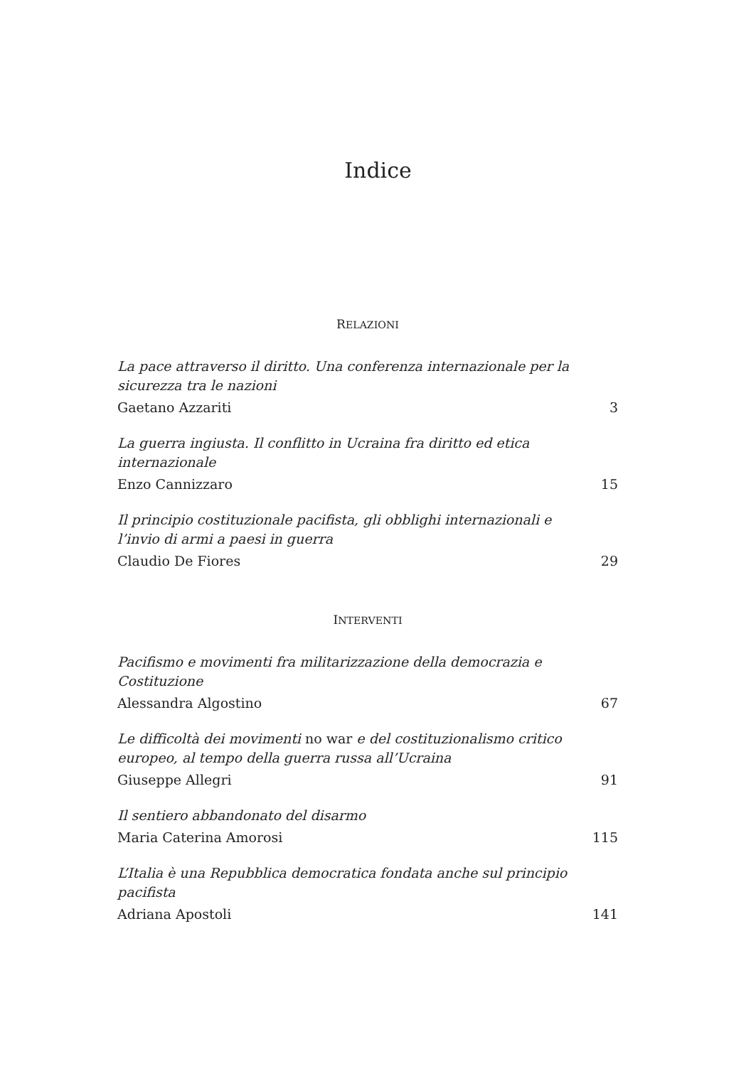Indice
RELAZIONI
La pace attraverso il diritto. Una conferenza internazionale per la sicurezza tra le nazioni
Gaetano Azzariti 3
La guerra ingiusta. Il conflitto in Ucraina fra diritto ed etica internazionale
Enzo Cannizzaro 15
Il principio costituzionale pacifista, gli obblighi internazionali e l’invio di armi a paesi in guerra
Claudio De Fiores 29
INTERVENTI
Pacifismo e movimenti fra militarizzazione della democrazia e Costituzione
Alessandra Algostino 67
Le difficoltà dei movimenti no war e del costituzionalismo critico europeo, al tempo della guerra russa all’Ucraina
Giuseppe Allegri 91
Il sentiero abbandonato del disarmo
Maria Caterina Amorosi 115
L’Italia è una Repubblica democratica fondata anche sul principio pacifista
Adriana Apostoli 141